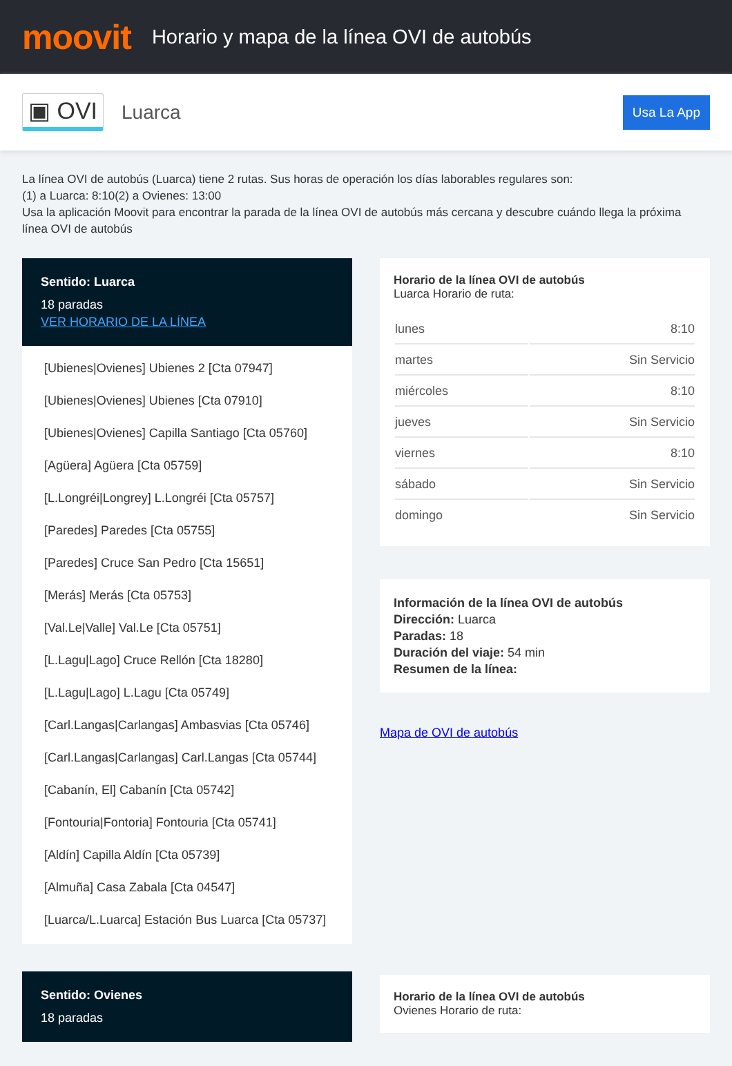moovit
Horario y mapa de la línea OVI de autobús
▣ OVI Luarca Usa La App
La línea OVI de autobús (Luarca) tiene 2 rutas. Sus horas de operación los días laborables regulares son:
(1) a Luarca: 8:10(2) a Ovienes: 13:00
Usa la aplicación Moovit para encontrar la parada de la línea OVI de autobús más cercana y descubre cuándo llega la próxima línea OVI de autobús
Sentido: Luarca
18 paradas
VER HORARIO DE LA LÍNEA
[Ubienes|Ovienes] Ubienes 2 [Cta 07947]
[Ubienes|Ovienes] Ubienes [Cta 07910]
[Ubienes|Ovienes] Capilla Santiago [Cta 05760]
[Agüera] Agüera [Cta 05759]
[L.Longréi|Longrey] L.Longréi [Cta 05757]
[Paredes] Paredes [Cta 05755]
[Paredes] Cruce San Pedro [Cta 15651]
[Merás] Merás [Cta 05753]
[Val.Le|Valle] Val.Le [Cta 05751]
[L.Lagu|Lago] Cruce Rellón [Cta 18280]
[L.Lagu|Lago] L.Lagu [Cta 05749]
[Carl.Langas|Carlangas] Ambasvias [Cta 05746]
[Carl.Langas|Carlangas] Carl.Langas [Cta 05744]
[Cabanín, El] Cabanín [Cta 05742]
[Fontouria|Fontoria] Fontouria [Cta 05741]
[Aldín] Capilla Aldín [Cta 05739]
[Almuña] Casa Zabala [Cta 04547]
[Luarca/L.Luarca] Estación Bus Luarca [Cta 05737]
Sentido: Ovienes
18 paradas
Horario de la línea OVI de autobús
Luarca Horario de ruta:
| lunes | 8:10 |
| martes | Sin Servicio |
| miércoles | 8:10 |
| jueves | Sin Servicio |
| viernes | 8:10 |
| sábado | Sin Servicio |
| domingo | Sin Servicio |
Información de la línea OVI de autobús
Dirección: Luarca
Paradas: 18
Duración del viaje: 54 min
Resumen de la línea:
Mapa de OVI de autobús
Horario de la línea OVI de autobús
Ovienes Horario de ruta: